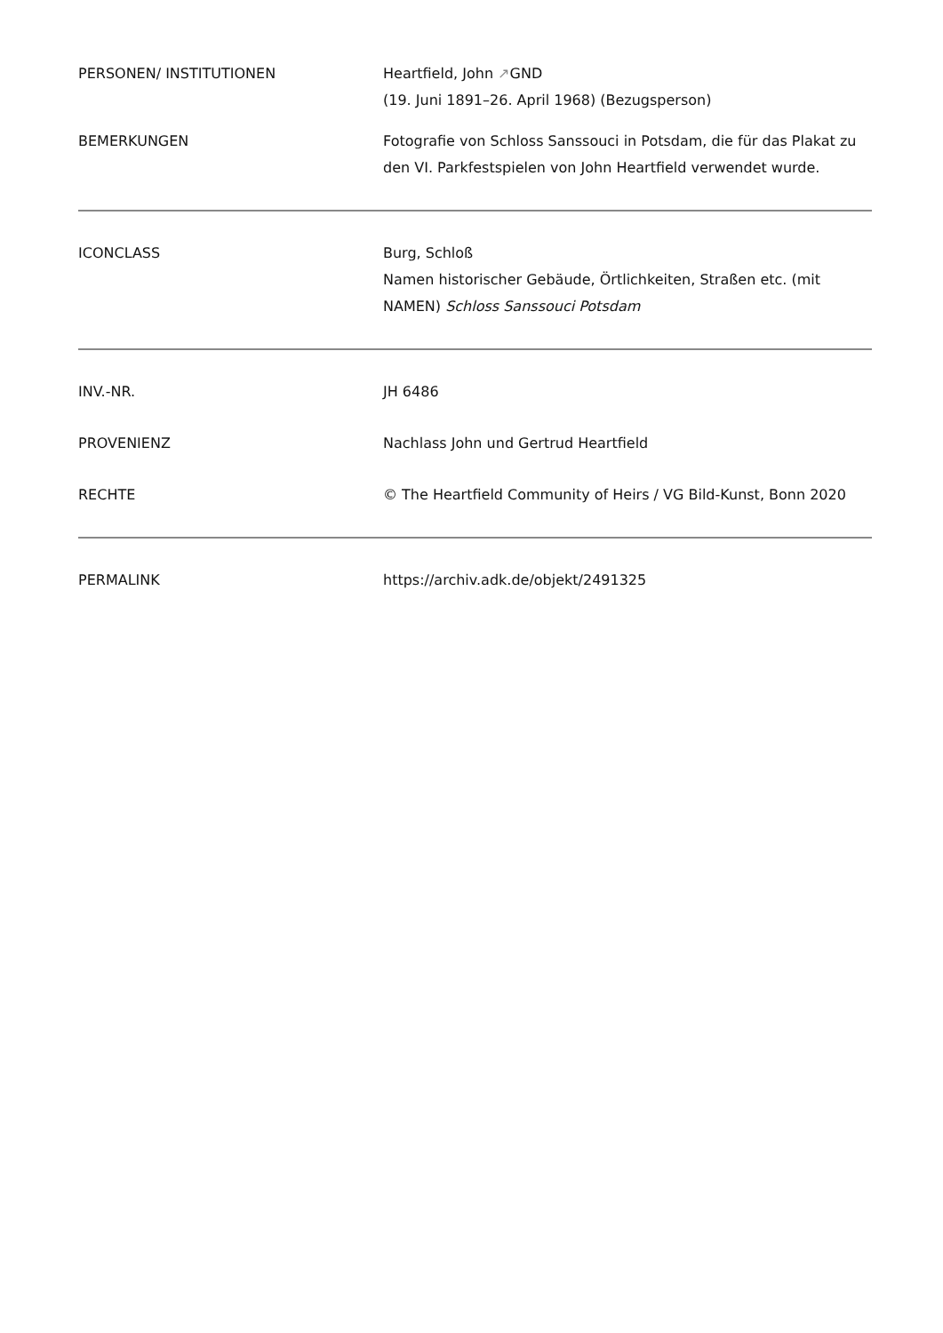| PERSONEN/ INSTITUTIONEN | Heartfield, John ↗ GND (19. Juni 1891–26. April 1968) (Bezugsperson) |
| BEMERKUNGEN | Fotografie von Schloss Sanssouci in Potsdam, die für das Plakat zu den VI. Parkfestspielen von John Heartfield verwendet wurde. |
| ICONCLASS | Burg, Schloß Namen historischer Gebäude, Örtlichkeiten, Straßen etc. (mit NAMEN) Schloss Sanssouci Potsdam |
| INV.-NR. | JH 6486 |
| PROVENIENZ | Nachlass John und Gertrud Heartfield |
| RECHTE | © The Heartfield Community of Heirs / VG Bild-Kunst, Bonn 2020 |
| PERMALINK | https://archiv.adk.de/objekt/2491325 |